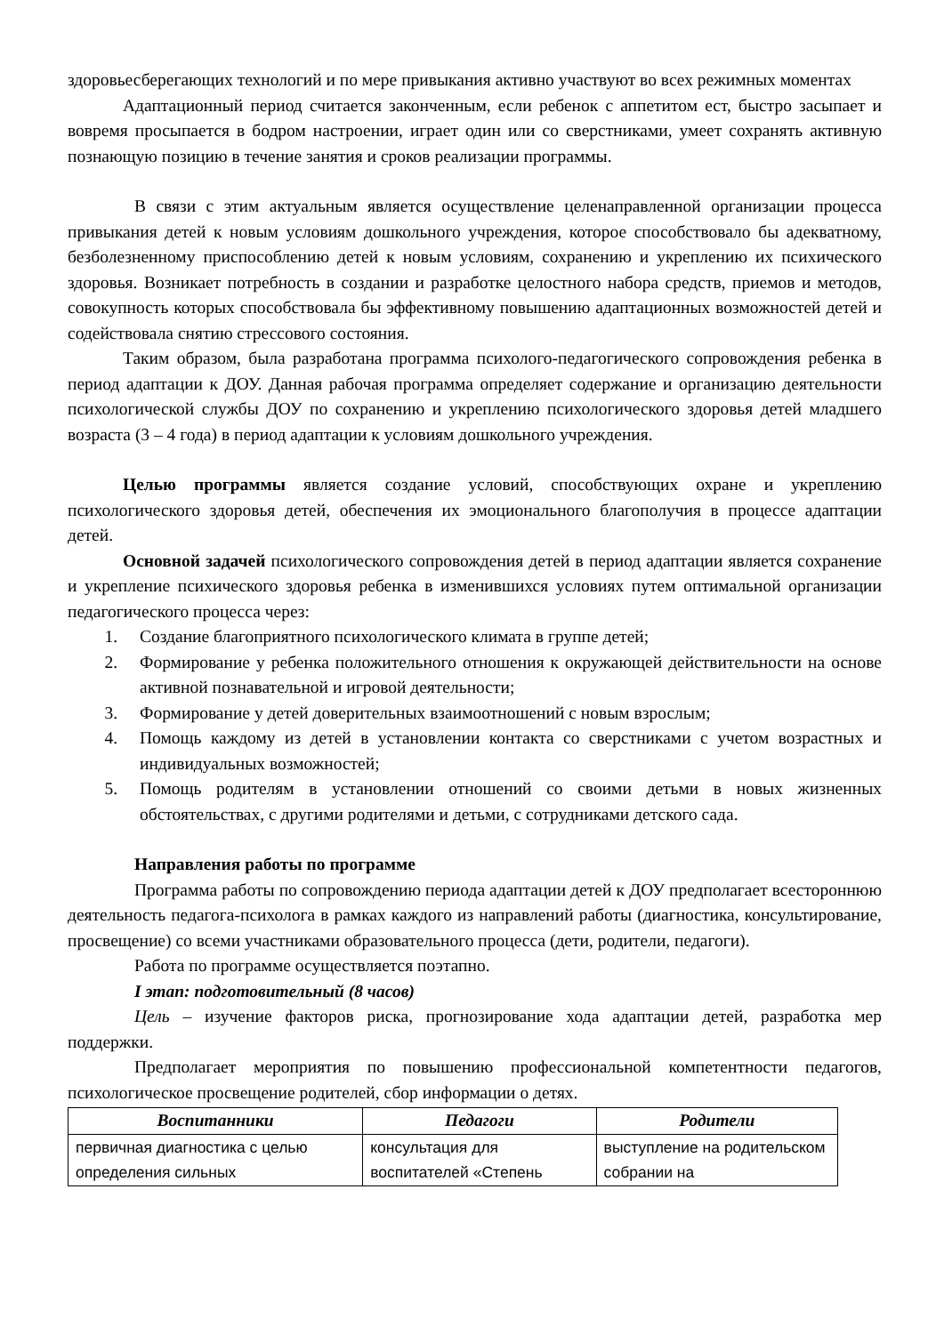здоровьесберегающих технологий и по мере привыкания активно участвуют во всех режимных моментах
Адаптационный период считается законченным, если ребенок с аппетитом ест, быстро засыпает и вовремя просыпается в бодром настроении, играет один или со сверстниками, умеет сохранять активную познающую позицию в течение занятия и сроков реализации программы.
В связи с этим актуальным является осуществление целенаправленной организации процесса привыкания детей к новым условиям дошкольного учреждения, которое способствовало бы адекватному, безболезненному приспособлению детей к новым условиям, сохранению и укреплению их психического здоровья. Возникает потребность в создании и разработке целостного набора средств, приемов и методов, совокупность которых способствовала бы эффективному повышению адаптационных возможностей детей и содействовала снятию стрессового состояния.
Таким образом, была разработана программа психолого-педагогического сопровождения ребенка в период адаптации к ДОУ. Данная рабочая программа определяет содержание и организацию деятельности психологической службы ДОУ по сохранению и укреплению психологического здоровья детей младшего возраста (3 – 4 года) в период адаптации к условиям дошкольного учреждения.
Целью программы является создание условий, способствующих охране и укреплению психологического здоровья детей, обеспечения их эмоционального благополучия в процессе адаптации детей.
Основной задачей психологического сопровождения детей в период адаптации является сохранение и укрепление психического здоровья ребенка в изменившихся условиях путем оптимальной организации педагогического процесса через:
1. Создание благоприятного психологического климата в группе детей;
2. Формирование у ребенка положительного отношения к окружающей действительности на основе активной познавательной и игровой деятельности;
3. Формирование у детей доверительных взаимоотношений с новым взрослым;
4. Помощь каждому из детей в установлении контакта со сверстниками с учетом возрастных и индивидуальных возможностей;
5. Помощь родителям в установлении отношений со своими детьми в новых жизненных обстоятельствах, с другими родителями и детьми, с сотрудниками детского сада.
Направления работы по программе
Программа работы по сопровождению периода адаптации детей к ДОУ предполагает всестороннюю деятельность педагога-психолога в рамках каждого из направлений работы (диагностика, консультирование, просвещение) со всеми участниками образовательного процесса (дети, родители, педагоги).
Работа по программе осуществляется поэтапно.
I этап: подготовительный (8 часов)
Цель – изучение факторов риска, прогнозирование хода адаптации детей, разработка мер поддержки.
Предполагает мероприятия по повышению профессиональной компетентности педагогов, психологическое просвещение родителей, сбор информации о детях.
| Воспитанники | Педагоги | Родители |
| --- | --- | --- |
| первичная диагностика с целью определения сильных | консультация для воспитателей «Степень | выступление на родительском собрании на |